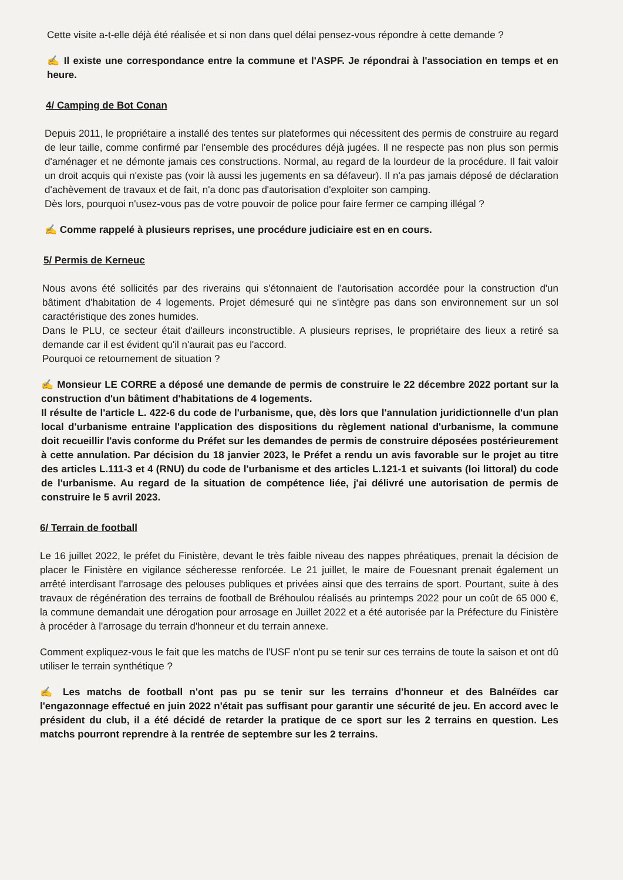Cette visite a-t-elle déjà été réalisée et si non dans quel délai pensez-vous répondre à cette demande ?
✍ Il existe une correspondance entre la commune et l'ASPF. Je répondrai à l'association en temps et en heure.
4/ Camping de Bot Conan
Depuis 2011, le propriétaire a installé des tentes sur plateformes qui nécessitent des permis de construire au regard de leur taille, comme confirmé par l'ensemble des procédures déjà jugées. Il ne respecte pas non plus son permis d'aménager et ne démonte jamais ces constructions. Normal, au regard de la lourdeur de la procédure. Il fait valoir un droit acquis qui n'existe pas (voir là aussi les jugements en sa défaveur). Il n'a pas jamais déposé de déclaration d'achèvement de travaux et de fait, n'a donc pas d'autorisation d'exploiter son camping.
Dès lors, pourquoi n'usez-vous pas de votre pouvoir de police pour faire fermer ce camping illégal ?
✍ Comme rappelé à plusieurs reprises, une procédure judiciaire est en en cours.
5/ Permis de Kerneuc
Nous avons été sollicités par des riverains qui s'étonnaient de l'autorisation accordée pour la construction d'un bâtiment d'habitation de 4 logements. Projet démesuré qui ne s'intègre pas dans son environnement sur un sol caractéristique des zones humides.
Dans le PLU, ce secteur était d'ailleurs inconstructible. A plusieurs reprises, le propriétaire des lieux a retiré sa demande car il est évident qu'il n'aurait pas eu l'accord.
Pourquoi ce retournement de situation ?
✍ Monsieur LE CORRE a déposé une demande de permis de construire le 22 décembre 2022 portant sur la construction d'un bâtiment d'habitations de 4 logements.
Il résulte de l'article L. 422-6 du code de l'urbanisme, que, dès lors que l'annulation juridictionnelle d'un plan local d'urbanisme entraine l'application des dispositions du règlement national d'urbanisme, la commune doit recueillir l'avis conforme du Préfet sur les demandes de permis de construire déposées postérieurement à cette annulation. Par décision du 18 janvier 2023, le Préfet a rendu un avis favorable sur le projet au titre des articles L.111-3 et 4 (RNU) du code de l'urbanisme et des articles L.121-1 et suivants (loi littoral) du code de l'urbanisme. Au regard de la situation de compétence liée, j'ai délivré une autorisation de permis de construire le 5 avril 2023.
6/ Terrain de football
Le 16 juillet 2022, le préfet du Finistère, devant le très faible niveau des nappes phréatiques, prenait la décision de placer le Finistère en vigilance sécheresse renforcée. Le 21 juillet, le maire de Fouesnant prenait également un arrêté interdisant l'arrosage des pelouses publiques et privées ainsi que des terrains de sport. Pourtant, suite à des travaux de régénération des terrains de football de Bréhoulou réalisés au printemps 2022 pour un coût de 65 000 €, la commune demandait une dérogation pour arrosage en Juillet 2022 et a été autorisée par la Préfecture du Finistère à procéder à l'arrosage du terrain d'honneur et du terrain annexe.
Comment expliquez-vous le fait que les matchs de l'USF n'ont pu se tenir sur ces terrains de toute la saison et ont dû utiliser le terrain synthétique ?
✍ Les matchs de football n'ont pas pu se tenir sur les terrains d'honneur et des Balnéïdes car l'engazonnage effectué en juin 2022 n'était pas suffisant pour garantir une sécurité de jeu. En accord avec le président du club, il a été décidé de retarder la pratique de ce sport sur les 2 terrains en question. Les matchs pourront reprendre à la rentrée de septembre sur les 2 terrains.